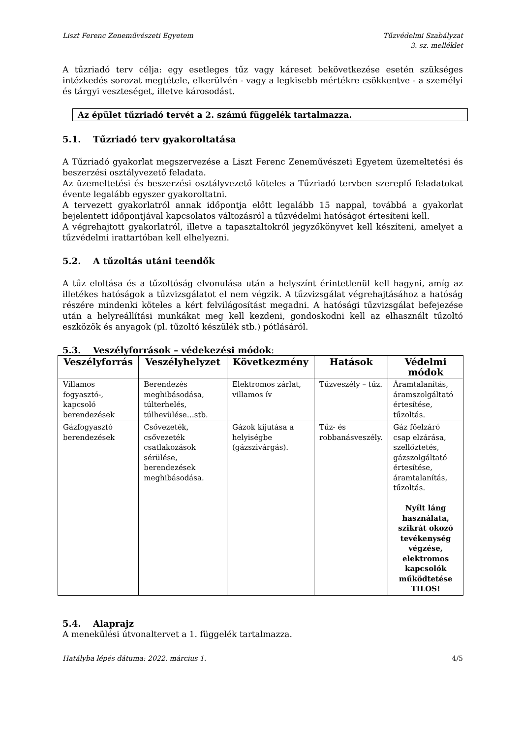Liszt Ferenc Zeneművészeti Egyetem
Tűzvédelmi Szabályzat
3. sz. melléklet
A tűzriadó terv célja: egy esetleges tűz vagy káreset bekövetkezése esetén szükséges intézkedés sorozat megtétele, elkerülvén - vagy a legkisebb mértékre csökkentve - a személyi és tárgyi veszteséget, illetve károsodást.
Az épület tűzriadó tervét a 2. számú függelék tartalmazza.
5.1. Tűzriadó terv gyakoroltatása
A Tűzriadó gyakorlat megszervezése a Liszt Ferenc Zeneművészeti Egyetem üzemeltetési és beszerzési osztályvezető feladata.
Az üzemeltetési és beszerzési osztályvezető köteles a Tűzriadó tervben szereplő feladatokat évente legalább egyszer gyakoroltatni.
A tervezett gyakorlatról annak időpontja előtt legalább 15 nappal, továbbá a gyakorlat bejelentett időpontjával kapcsolatos változásról a tűzvédelmi hatóságot értesíteni kell.
A végrehajtott gyakorlatról, illetve a tapasztaltokról jegyzőkönyvet kell készíteni, amelyet a tűzvédelmi irattartóban kell elhelyezni.
5.2. A tűzoltás utáni teendők
A tűz eloltása és a tűzoltóság elvonulása után a helyszínt érintetlenül kell hagyni, amíg az illetékes hatóságok a tűzvizsgálatot el nem végzik. A tűzvizsgálat végrehajtásához a hatóság részére mindenki köteles a kért felvilágosítást megadni. A hatósági tűzvizsgálat befejezése után a helyreállítási munkákat meg kell kezdeni, gondoskodni kell az elhasznált tűzoltó eszközök és anyagok (pl. tűzoltó készülék stb.) pótlásáról.
5.3. Veszélyforrások – védekezési módok:
| Veszélyforrás | Veszélyhelyzet | Következmény | Hatások | Védelmi módok |
| --- | --- | --- | --- | --- |
| Villamos fogyasztó-, kapcsoló berendezések | Berendezés meghibásodása, túlterhelés, túlhevülése…stb. | Elektromos zárlat, villamos ív | Tűzveszély – tűz. | Áramtalanítás, áramszolgáltató értesítése, tűzoltás. |
| Gázfogyasztó berendezések | Csővezeték, csővezeték csatlakozások sérülése, berendezések meghibásodása. | Gázok kijutása a helyiségbe (gázszivárgás). | Tűz- és robbanásveszély. | Gáz főelzáró csap elzárása, szellőztetés, gázszolgáltató értesítése, áramtalanítás, tűzoltás. Nyílt láng használata, szikrát okozó tevékenység végzése, elektromos kapcsolók működtetése TILOS! |
5.4. Alaprajz
A menekülési útvonaltervet a 1. függelék tartalmazza.
Hatályba lépés dátuma: 2022. március 1. 4/5